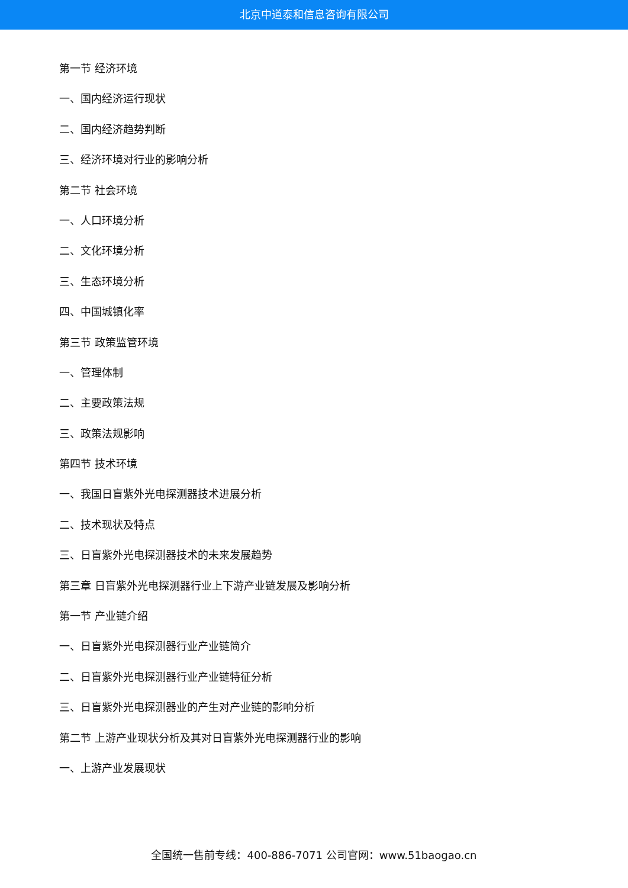北京中道泰和信息咨询有限公司
第一节 经济环境
一、国内经济运行现状
二、国内经济趋势判断
三、经济环境对行业的影响分析
第二节 社会环境
一、人口环境分析
二、文化环境分析
三、生态环境分析
四、中国城镇化率
第三节 政策监管环境
一、管理体制
二、主要政策法规
三、政策法规影响
第四节 技术环境
一、我国日盲紫外光电探测器技术进展分析
二、技术现状及特点
三、日盲紫外光电探测器技术的未来发展趋势
第三章 日盲紫外光电探测器行业上下游产业链发展及影响分析
第一节 产业链介绍
一、日盲紫外光电探测器行业产业链简介
二、日盲紫外光电探测器行业产业链特征分析
三、日盲紫外光电探测器业的产生对产业链的影响分析
第二节 上游产业现状分析及其对日盲紫外光电探测器行业的影响
一、上游产业发展现状
全国统一售前专线：400-886-7071 公司官网：www.51baogao.cn